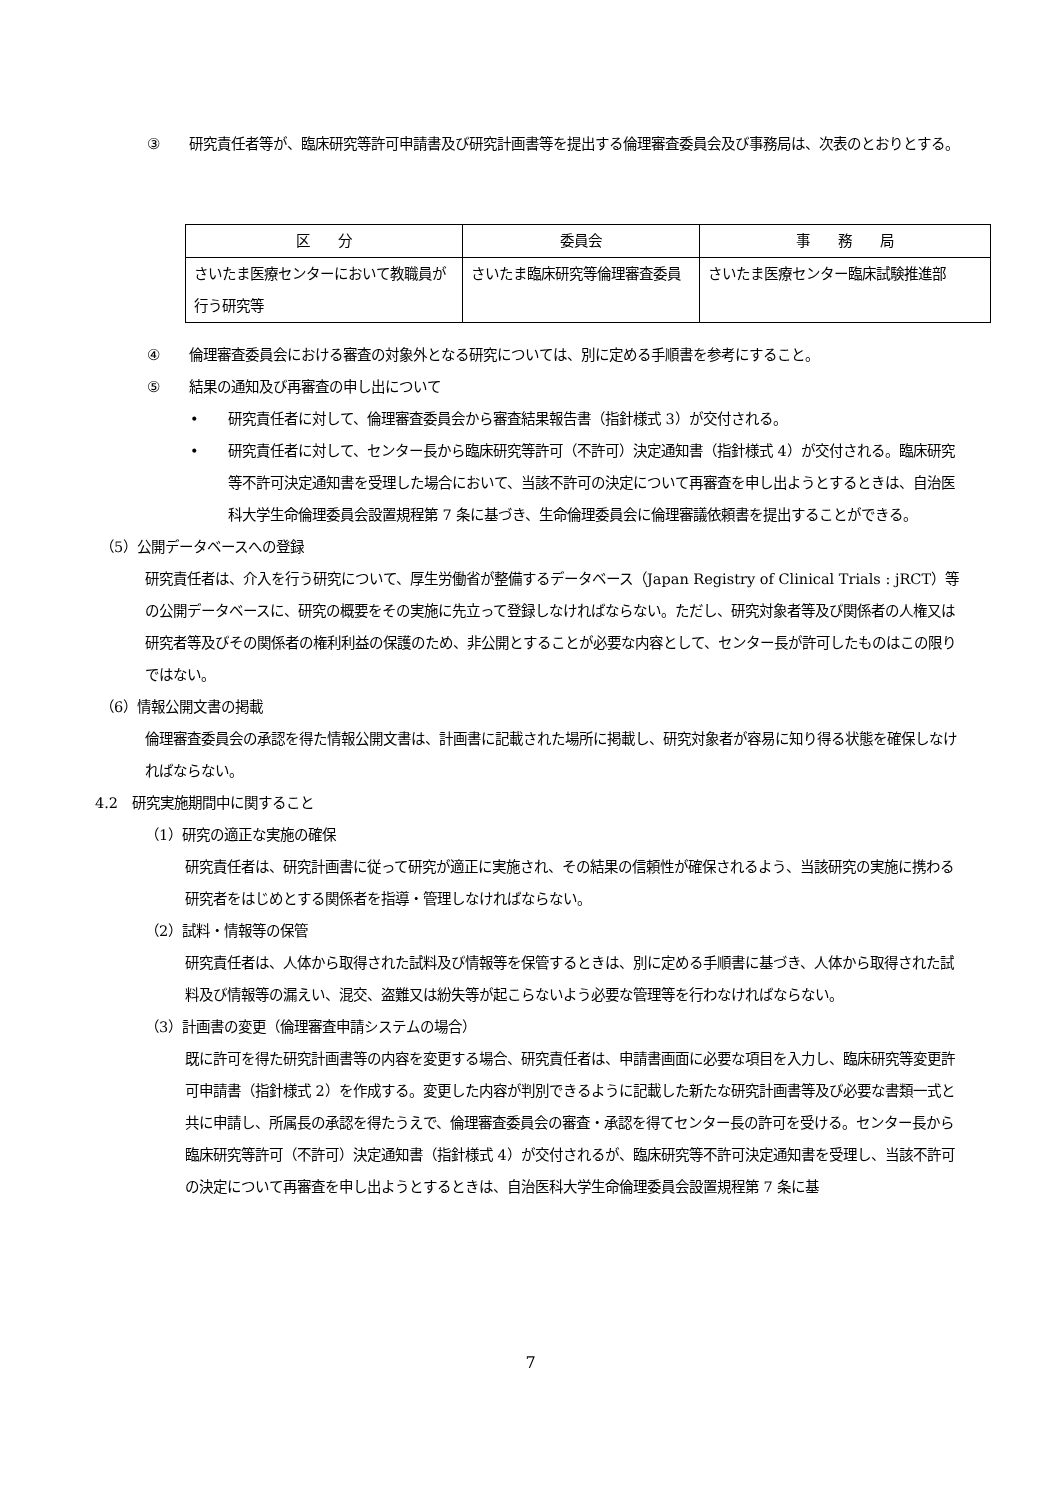③ 研究責任者等が、臨床研究等許可申請書及び研究計画書等を提出する倫理審査委員会及び事務局は、次表のとおりとする。
| 区 分 | 委員会 | 事 務 局 |
| --- | --- | --- |
| さいたま医療センターにおいて教職員が行う研究等 | さいたま臨床研究等倫理審査委員 | さいたま医療センター臨床試験推進部 |
④ 倫理審査委員会における審査の対象外となる研究については、別に定める手順書を参考にすること。
⑤ 結果の通知及び再審査の申し出について
• 研究責任者に対して、倫理審査委員会から審査結果報告書（指針様式 3）が交付される。
• 研究責任者に対して、センター長から臨床研究等許可（不許可）決定通知書（指針様式 4）が交付される。臨床研究等不許可決定通知書を受理した場合において、当該不許可の決定について再審査を申し出ようとするときは、自治医科大学生命倫理委員会設置規程第 7 条に基づき、生命倫理委員会に倫理審議依頼書を提出することができる。
（5）公開データベースへの登録
研究責任者は、介入を行う研究について、厚生労働省が整備するデータベース（Japan Registry of Clinical Trials : jRCT）等の公開データベースに、研究の概要をその実施に先立って登録しなければならない。ただし、研究対象者等及び関係者の人権又は研究者等及びその関係者の権利利益の保護のため、非公開とすることが必要な内容として、センター長が許可したものはこの限りではない。
（6）情報公開文書の掲載
倫理審査委員会の承認を得た情報公開文書は、計画書に記載された場所に掲載し、研究対象者が容易に知り得る状態を確保しなければならない。
4.2　研究実施期間中に関すること
（1）研究の適正な実施の確保
研究責任者は、研究計画書に従って研究が適正に実施され、その結果の信頼性が確保されるよう、当該研究の実施に携わる研究者をはじめとする関係者を指導・管理しなければならない。
（2）試料・情報等の保管
研究責任者は、人体から取得された試料及び情報等を保管するときは、別に定める手順書に基づき、人体から取得された試料及び情報等の漏えい、混交、盗難又は紛失等が起こらないよう必要な管理等を行わなければならない。
（3）計画書の変更（倫理審査申請システムの場合）
既に許可を得た研究計画書等の内容を変更する場合、研究責任者は、申請書画面に必要な項目を入力し、臨床研究等変更許可申請書（指針様式 2）を作成する。変更した内容が判別できるように記載した新たな研究計画書等及び必要な書類一式と共に申請し、所属長の承認を得たうえで、倫理審査委員会の審査・承認を得てセンター長の許可を受ける。センター長から臨床研究等許可（不許可）決定通知書（指針様式 4）が交付されるが、臨床研究等不許可決定通知書を受理し、当該不許可の決定について再審査を申し出ようとするときは、自治医科大学生命倫理委員会設置規程第 7 条に基
7